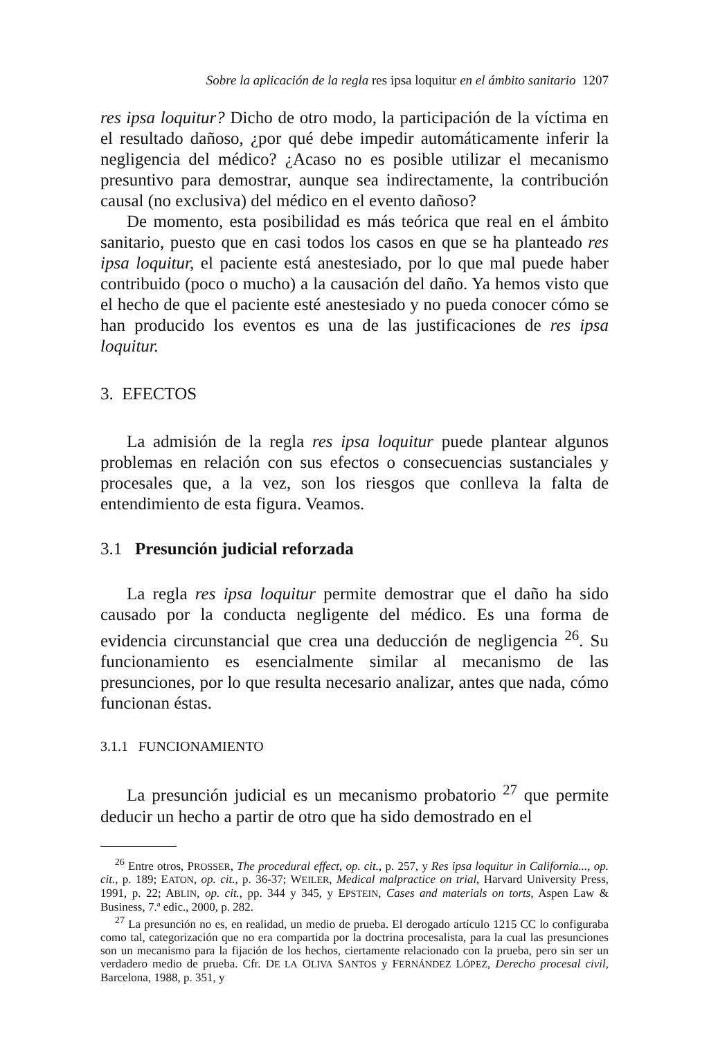Sobre la aplicación de la regla res ipsa loquitur en el ámbito sanitario 1207
res ipsa loquitur? Dicho de otro modo, la participación de la víctima en el resultado dañoso, ¿por qué debe impedir automáticamente inferir la negligencia del médico? ¿Acaso no es posible utilizar el mecanismo presuntivo para demostrar, aunque sea indirectamente, la contribución causal (no exclusiva) del médico en el evento dañoso?
De momento, esta posibilidad es más teórica que real en el ámbito sanitario, puesto que en casi todos los casos en que se ha planteado res ipsa loquitur, el paciente está anestesiado, por lo que mal puede haber contribuido (poco o mucho) a la causación del daño. Ya hemos visto que el hecho de que el paciente esté anestesiado y no pueda conocer cómo se han producido los eventos es una de las justificaciones de res ipsa loquitur.
3. EFECTOS
La admisión de la regla res ipsa loquitur puede plantear algunos problemas en relación con sus efectos o consecuencias sustanciales y procesales que, a la vez, son los riesgos que conlleva la falta de entendimiento de esta figura. Veamos.
3.1 Presunción judicial reforzada
La regla res ipsa loquitur permite demostrar que el daño ha sido causado por la conducta negligente del médico. Es una forma de evidencia circunstancial que crea una deducción de negligencia <sup>26</sup>. Su funcionamiento es esencialmente similar al mecanismo de las presunciones, por lo que resulta necesario analizar, antes que nada, cómo funcionan éstas.
3.1.1 FUNCIONAMIENTO
La presunción judicial es un mecanismo probatorio <sup>27</sup> que permite deducir un hecho a partir de otro que ha sido demostrado en el
<sup>26</sup> Entre otros, PROSSER, The procedural effect, op. cit., p. 257, y Res ipsa loquitur in California..., op. cit., p. 189; EATON, op. cit., p. 36-37; WEILER, Medical malpractice on trial, Harvard University Press, 1991, p. 22; ABLIN, op. cit., pp. 344 y 345, y EPSTEIN, Cases and materials on torts, Aspen Law & Business, 7.ª edic., 2000, p. 282.
<sup>27</sup> La presunción no es, en realidad, un medio de prueba. El derogado artículo 1215 CC lo configuraba como tal, categorización que no era compartida por la doctrina procesalista, para la cual las presunciones son un mecanismo para la fijación de los hechos, ciertamente relacionado con la prueba, pero sin ser un verdadero medio de prueba. Cfr. DE LA OLIVA SANTOS y FERNÁNDEZ LÓPEZ, Derecho procesal civil, Barcelona, 1988, p. 351, y